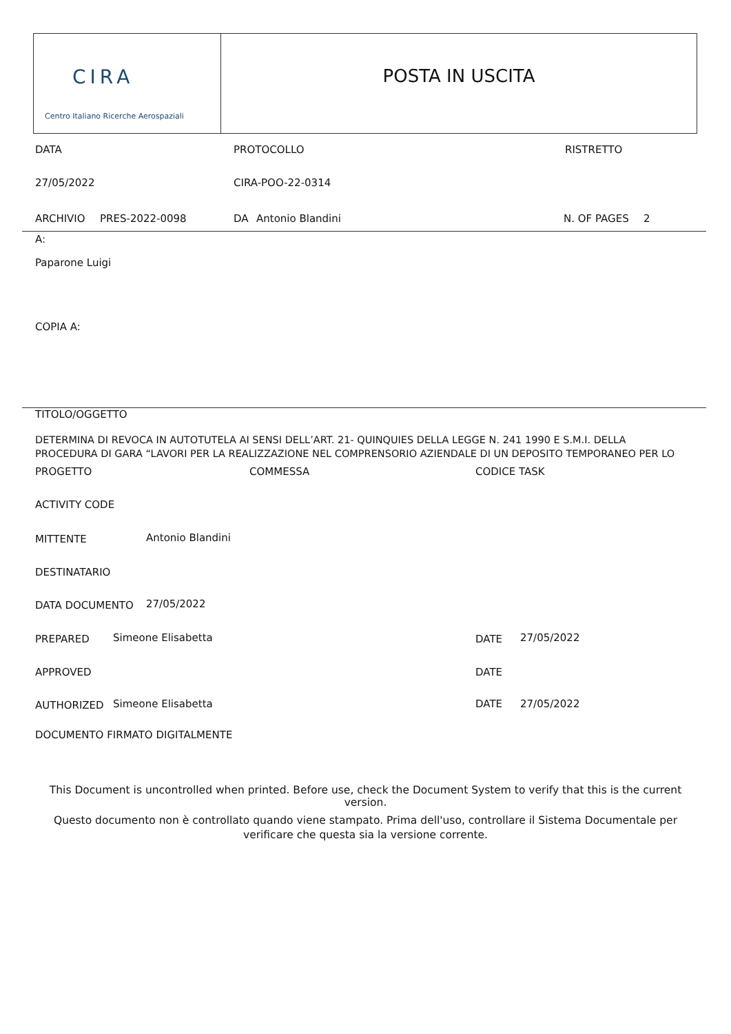CIRA
Centro Italiano Ricerche Aerospaziali
POSTA IN USCITA
DATA PROTOCOLLO RISTRETTO
27/05/2022 CIRA-POO-22-0314
ARCHIVIO PRES-2022-0098 DA Antonio Blandini N. OF PAGES 2
A:
Paparone Luigi
COPIA A:
TITOLO/OGGETTO
DETERMINA DI REVOCA IN AUTOTUTELA AI SENSI DELL’ART. 21- QUINQUIES DELLA LEGGE N. 241 1990 E S.M.I. DELLA
PROCEDURA DI GARA “LAVORI PER LA REALIZZAZIONE NEL COMPRENSORIO AZIENDALE DI UN DEPOSITO TEMPORANEO PER LO
PROGETTO COMMESSA CODICE TASK
ACTIVITY CODE
MITTENTE Antonio Blandini
DESTINATARIO
DATA DOCUMENTO 27/05/2022
PREPARED Simeone Elisabetta DATE 27/05/2022
APPROVED DATE
AUTHORIZED Simeone Elisabetta DATE 27/05/2022
DOCUMENTO FIRMATO DIGITALMENTE
This Document is uncontrolled when printed. Before use, check the Document System to verify that this is the current version.
Questo documento non è controllato quando viene stampato. Prima dell'uso, controllare il Sistema Documentale per verificare che questa sia la versione corrente.